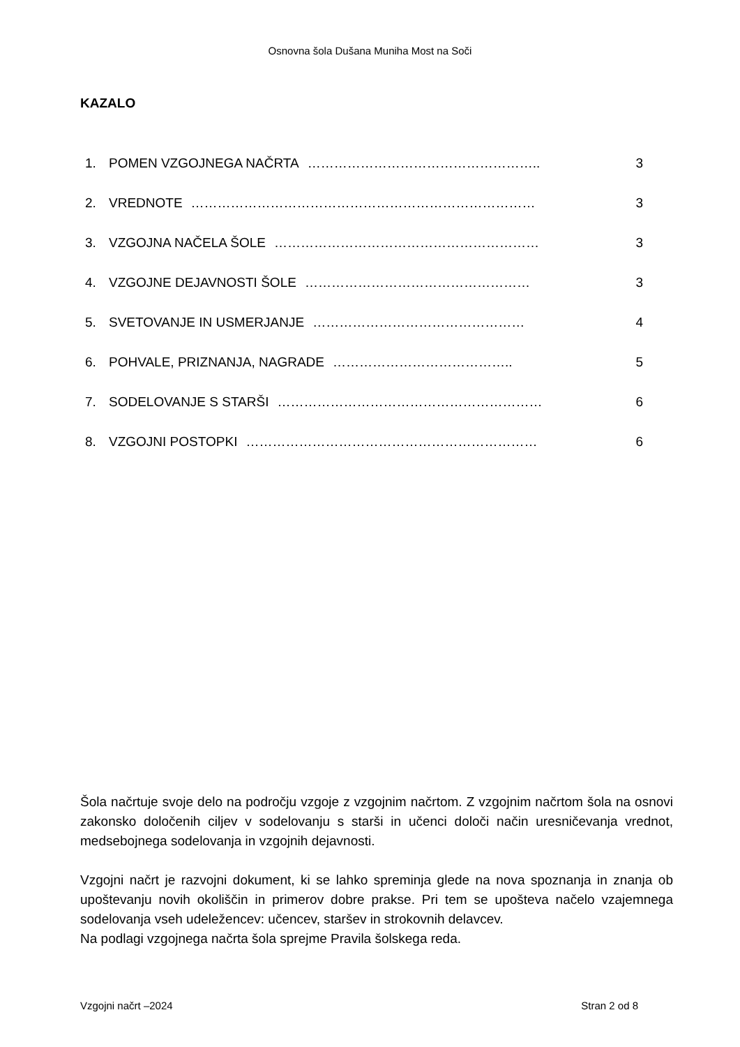Osnovna šola Dušana Muniha Most na Soči
KAZALO
1. POMEN VZGOJNEGA NAČRTA …………………………………………….. 3
2. VREDNOTE …………………………………………………………………… 3
3. VZGOJNA NAČELA ŠOLE …………………………………………………… 3
4. VZGOJNE DEJAVNOSTI ŠOLE …………………………………………… 3
5. SVETOVANJE IN USMERJANJE ………………………………………… 4
6. POHVALE, PRIZNANJA, NAGRADE ………………………………….. 5
7. SODELOVANJE S STARŠI …………………………………………………… 6
8. VZGOJNI POSTOPKI ………………………………………………………… 6
Šola načrtuje svoje delo na področju vzgoje z vzgojnim načrtom. Z vzgojnim načrtom šola na osnovi zakonsko določenih ciljev v sodelovanju s starši in učenci določi način uresničevanja vrednot, medsebojnega sodelovanja in vzgojnih dejavnosti.
Vzgojni načrt je razvojni dokument, ki se lahko spreminja glede na nova spoznanja in znanja ob upoštevanju novih okoliščin in primerov dobre prakse. Pri tem se upošteva načelo vzajemnega sodelovanja vseh udeležencev: učencev, staršev in strokovnih delavcev.
Na podlagi vzgojnega načrta šola sprejme Pravila šolskega reda.
Vzgojni načrt –2024 Stran 2 od 8